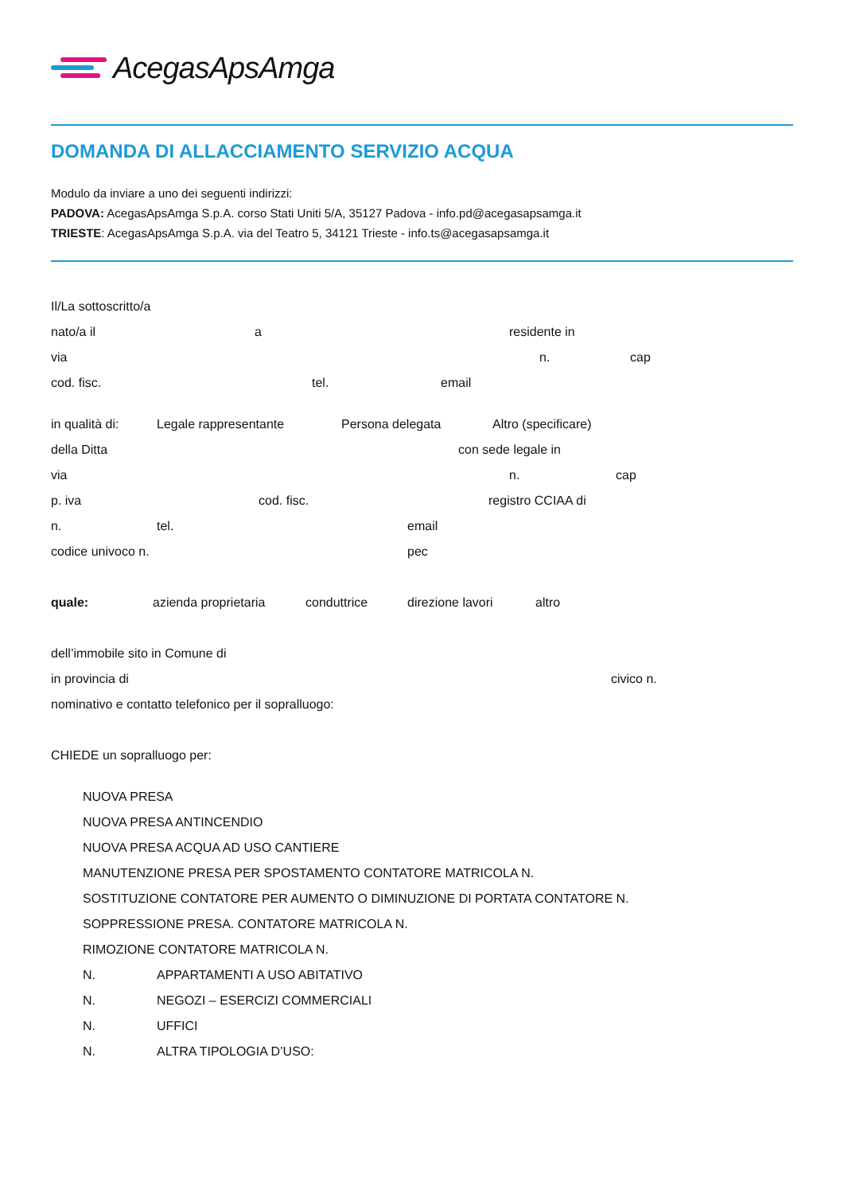AcegasApsAmga
DOMANDA DI ALLACCIAMENTO SERVIZIO ACQUA
Modulo da inviare a uno dei seguenti indirizzi:
PADOVA: AcegasApsAmga S.p.A. corso Stati Uniti 5/A, 35127 Padova - info.pd@acegasapsamga.it
TRIESTE: AcegasApsAmga S.p.A. via del Teatro 5, 34121 Trieste - info.ts@acegasapsamga.it
Il/La sottoscritto/a
nato/a il a residente in
via n. cap
cod. fisc. tel. email
in qualità di: Legale rappresentante Persona delegata Altro (specificare)
della Ditta con sede legale in
via n. cap
p. iva cod. fisc. registro CCIAA di
n. tel. email
codice univoco n. pec
quale: azienda proprietaria conduttrice direzione lavori altro
dell’immobile sito in Comune di
in provincia di civico n.
nominativo e contatto telefonico per il sopralluogo:
CHIEDE un sopralluogo per:
NUOVA PRESA
NUOVA PRESA ANTINCENDIO
NUOVA PRESA ACQUA AD USO CANTIERE
MANUTENZIONE PRESA PER SPOSTAMENTO CONTATORE MATRICOLA N.
SOSTITUZIONE CONTATORE PER AUMENTO O DIMINUZIONE DI PORTATA CONTATORE N.
SOPPRESSIONE PRESA. CONTATORE MATRICOLA N.
RIMOZIONE CONTATORE MATRICOLA N.
N. APPARTAMENTI A USO ABITATIVO
N. NEGOZI – ESERCIZI COMMERCIALI
N. UFFICI
N. ALTRA TIPOLOGIA D’USO: